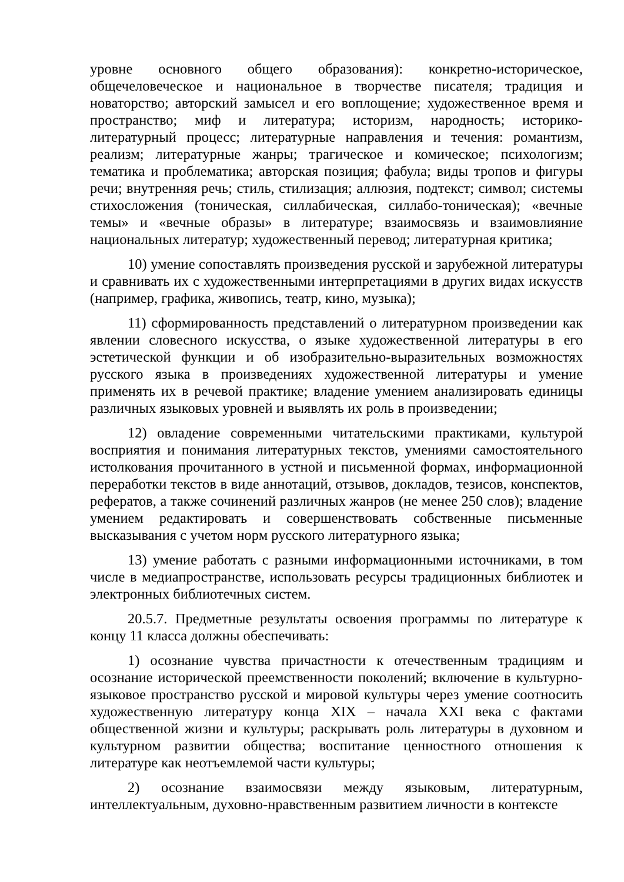уровне основного общего образования): конкретно-историческое, общечеловеческое и национальное в творчестве писателя; традиция и новаторство; авторский замысел и его воплощение; художественное время и пространство; миф и литература; историзм, народность; историко-литературный процесс; литературные направления и течения: романтизм, реализм; литературные жанры; трагическое и комическое; психологизм; тематика и проблематика; авторская позиция; фабула; виды тропов и фигуры речи; внутренняя речь; стиль, стилизация; аллюзия, подтекст; символ; системы стихосложения (тоническая, силлабическая, силлабо-тоническая); «вечные темы» и «вечные образы» в литературе; взаимосвязь и взаимовлияние национальных литератур; художественный перевод; литературная критика;
10) умение сопоставлять произведения русской и зарубежной литературы и сравнивать их с художественными интерпретациями в других видах искусств (например, графика, живопись, театр, кино, музыка);
11) сформированность представлений о литературном произведении как явлении словесного искусства, о языке художественной литературы в его эстетической функции и об изобразительно-выразительных возможностях русского языка в произведениях художественной литературы и умение применять их в речевой практике; владение умением анализировать единицы различных языковых уровней и выявлять их роль в произведении;
12) овладение современными читательскими практиками, культурой восприятия и понимания литературных текстов, умениями самостоятельного истолкования прочитанного в устной и письменной формах, информационной переработки текстов в виде аннотаций, отзывов, докладов, тезисов, конспектов, рефератов, а также сочинений различных жанров (не менее 250 слов); владение умением редактировать и совершенствовать собственные письменные высказывания с учетом норм русского литературного языка;
13) умение работать с разными информационными источниками, в том числе в медиапространстве, использовать ресурсы традиционных библиотек и электронных библиотечных систем.
20.5.7. Предметные результаты освоения программы по литературе к концу 11 класса должны обеспечивать:
1) осознание чувства причастности к отечественным традициям и осознание исторической преемственности поколений; включение в культурно-языковое пространство русской и мировой культуры через умение соотносить художественную литературу конца XIX – начала XXI века с фактами общественной жизни и культуры; раскрывать роль литературы в духовном и культурном развитии общества; воспитание ценностного отношения к литературе как неотъемлемой части культуры;
2) осознание взаимосвязи между языковым, литературным, интеллектуальным, духовно-нравственным развитием личности в контексте